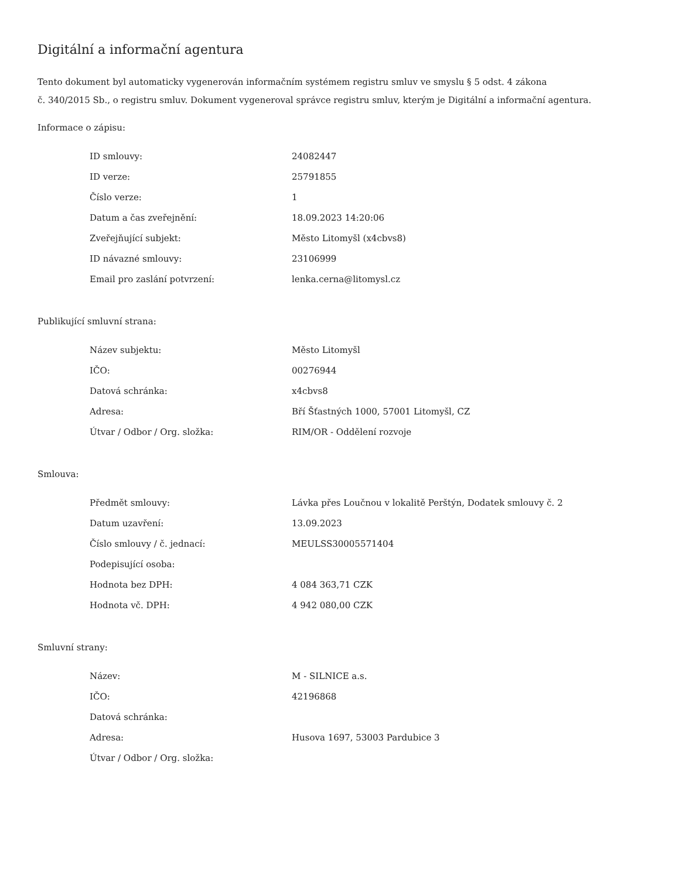Digitální a informační agentura
Tento dokument byl automaticky vygenerován informačním systémem registru smluv ve smyslu § 5 odst. 4 zákona
č. 340/2015 Sb., o registru smluv. Dokument vygeneroval správce registru smluv, kterým je Digitální a informační agentura.
Informace o zápisu:
| ID smlouvy: | 24082447 |
| ID verze: | 25791855 |
| Číslo verze: | 1 |
| Datum a čas zveřejnění: | 18.09.2023 14:20:06 |
| Zveřejňující subjekt: | Město Litomyšl (x4cbvs8) |
| ID návazné smlouvy: | 23106999 |
| Email pro zaslání potvrzení: | lenka.cerna@litomysl.cz |
Publikující smluvní strana:
| Název subjektu: | Město Litomyšl |
| IČO: | 00276944 |
| Datová schránka: | x4cbvs8 |
| Adresa: | Bří Šťastných 1000, 57001 Litomyšl, CZ |
| Útvar / Odbor / Org. složka: | RIM/OR - Oddělení rozvoje |
Smlouva:
| Předmět smlouvy: | Lávka přes Loučnou v lokalitě Perštýn, Dodatek smlouvy č. 2 |
| Datum uzavření: | 13.09.2023 |
| Číslo smlouvy / č. jednací: | MEULSS30005571404 |
| Podepisující osoba: | |
| Hodnota bez DPH: | 4 084 363,71 CZK |
| Hodnota vč. DPH: | 4 942 080,00 CZK |
Smluvní strany:
| Název: | M - SILNICE a.s. |
| IČO: | 42196868 |
| Datová schránka: | |
| Adresa: | Husova 1697, 53003 Pardubice 3 |
| Útvar / Odbor / Org. složka: | |